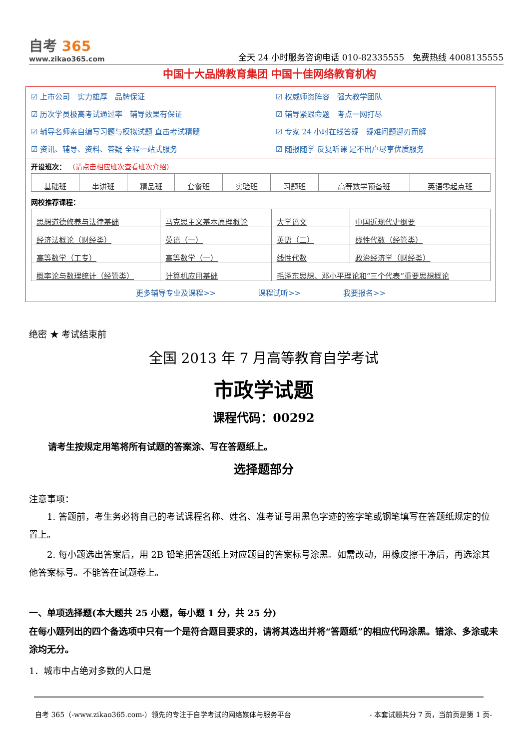自考 365
www.zikao365.com
全天 24 小时服务咨询电话 010-82335555　免费热线 4008135555
中国十大品牌教育集团 中国十佳网络教育机构
☑ 上市公司　实力雄厚　品牌保证
☑ 权威师资阵容　强大教学团队
☑ 历次学员极高考试通过率　辅导效果有保证
☑ 辅导紧跟命题　考点一网打尽
☑ 辅导名师亲自编写习题与模拟试题 直击考试精髓
☑ 专家 24 小时在线答疑　疑难问题迎刃而解
☑ 资讯、辅导、资料、答疑 全程一站式服务
☑ 随报随学 反复听课 足不出户尽享优质服务
开设班次： （请点击相应班次查看班次介绍）
| 基础班 | 串讲班 | 精品班 | 套餐班 | 实验班 | 习题班 | 高等数学预备班 | 英语零起点班 |
网校推荐课程：
| 思想道德修养与法律基础 | 马克思主义基本原理概论 | 大学语文 | 中国近现代史纲要 |
| 经济法概论（财经类） | 英语（一） | 英语（二） | 线性代数（经管类） |
| 高等数学（工专） | 高等数学（一） | 线性代数 | 政治经济学（财经类） |
| 概率论与数理统计（经管类） | 计算机应用基础 | 毛泽东思想、邓小平理论和“三个代表”重要思想概论 | |
更多辅导专业及课程>> 课程试听>> 我要报名>>
绝密 ★ 考试结束前
全国 2013 年 7 月高等教育自学考试
市政学试题
课程代码：00292
请考生按规定用笔将所有试题的答案涂、写在答题纸上。
选择题部分
注意事项：
1. 答题前，考生务必将自己的考试课程名称、姓名、准考证号用黑色字迹的签字笔或钢笔填写在答题纸规定的位置上。
2. 每小题选出答案后，用 2B 铅笔把答题纸上对应题目的答案标号涂黑。如需改动，用橡皮擦干净后，再选涂其他答案标号。不能答在试题卷上。
一、单项选择题(本大题共 25 小题，每小题 1 分，共 25 分)
在每小题列出的四个备选项中只有一个是符合题目要求的，请将其选出并将“答题纸”的相应代码涂黑。错涂、多涂或未涂均无分。
1．城市中占绝对多数的人口是
自考 365（-www.zikao365.com-）领先的专注于自学考试的网络媒体与服务平台 - 本套试题共分 7 页，当前页是第 1 页-